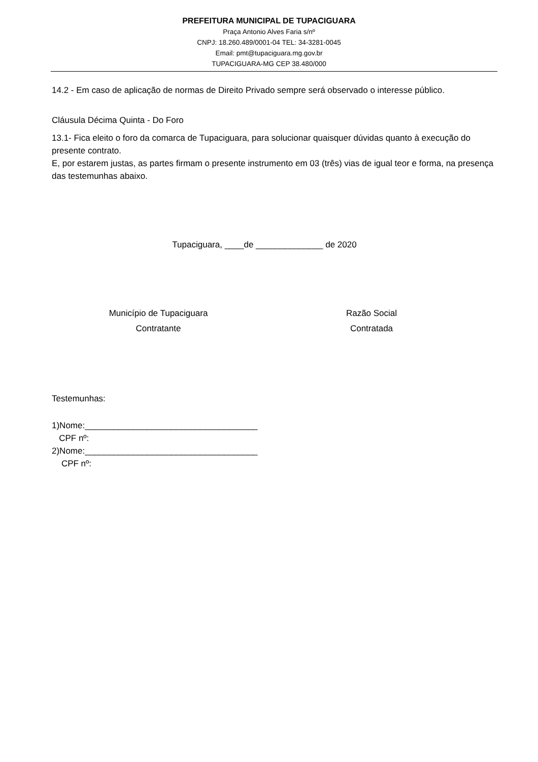PREFEITURA MUNICIPAL DE TUPACIGUARA
Praça Antonio Alves Faria s/nº
CNPJ: 18.260.489/0001-04 TEL: 34-3281-0045
Email: pmt@tupaciguara.mg.gov.br
TUPACIGUARA-MG CEP 38.480/000
14.2 - Em caso de aplicação de normas de Direito Privado sempre será observado o interesse público.
Cláusula Décima Quinta - Do Foro
13.1- Fica eleito o foro da comarca de Tupaciguara, para solucionar quaisquer dúvidas quanto à execução do presente contrato.
E, por estarem justas, as partes firmam o presente instrumento em 03 (três) vias de igual teor e forma, na presença das testemunhas abaixo.
Tupaciguara, ____de ______________ de 2020
Município de Tupaciguara
Contratante
Razão Social
Contratada
Testemunhas:
1)Nome:____________________________________
CPF nº:
2)Nome:____________________________________
CPF nº: